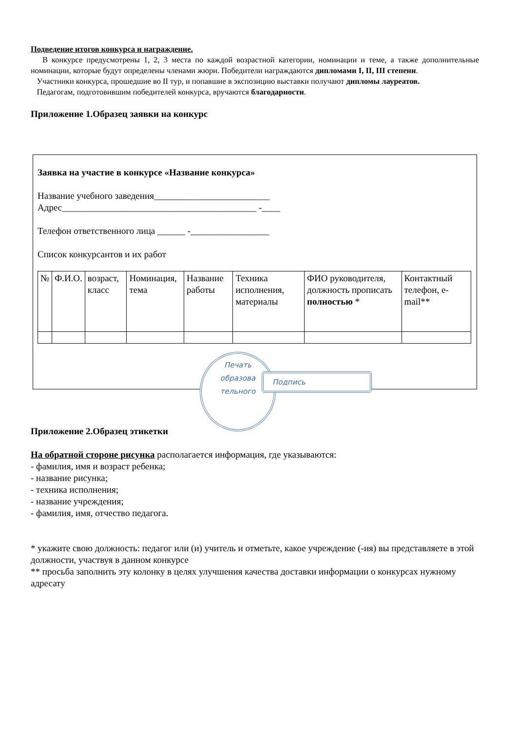Подведение итогов конкурса и награждение.
В конкурсе предусмотрены 1, 2, 3 места по каждой возрастной категории, номинации и теме, а также дополнительные номинации, которые будут определены членами жюри. Победители награждаются дипломами I, II, III степени.
Участники конкурса, прошедшие во II тур, и попавшие в экспозицию выставки получают дипломы лауреатов.
Педагогам, подготовившим победителей конкурса, вручаются благодарности.
Приложение 1.Образец заявки на конкурс
Заявка на участие в конкурсе «Название конкурса»
Название учебного заведения_________________________
Адрес__________________________________________ -____
Телефон ответственного лица ______ -_________________
Список конкурсантов и их работ
| № | Ф.И.О. | возраст, класс | Номинация, тема | Название работы | Техника исполнения, материалы | ФИО руководителя, должность прописать полностью * | Контактный телефон, e-mail** |
Печать
образова
тельного
Подпись
Приложение 2.Образец этикетки
На обратной стороне рисунка располагается информация, где указываются:
- фамилия, имя и возраст ребенка;
- название рисунка;
- техника исполнения;
- название учреждения;
- фамилия, имя, отчество педагога.
* укажите свою должность: педагог или (и) учитель и отметьте, какое учреждение (-ия) вы представляете в этой должности, участвуя в данном конкурсе
** просьба заполнить эту колонку в целях улучшения качества доставки информации о конкурсах нужному адресату